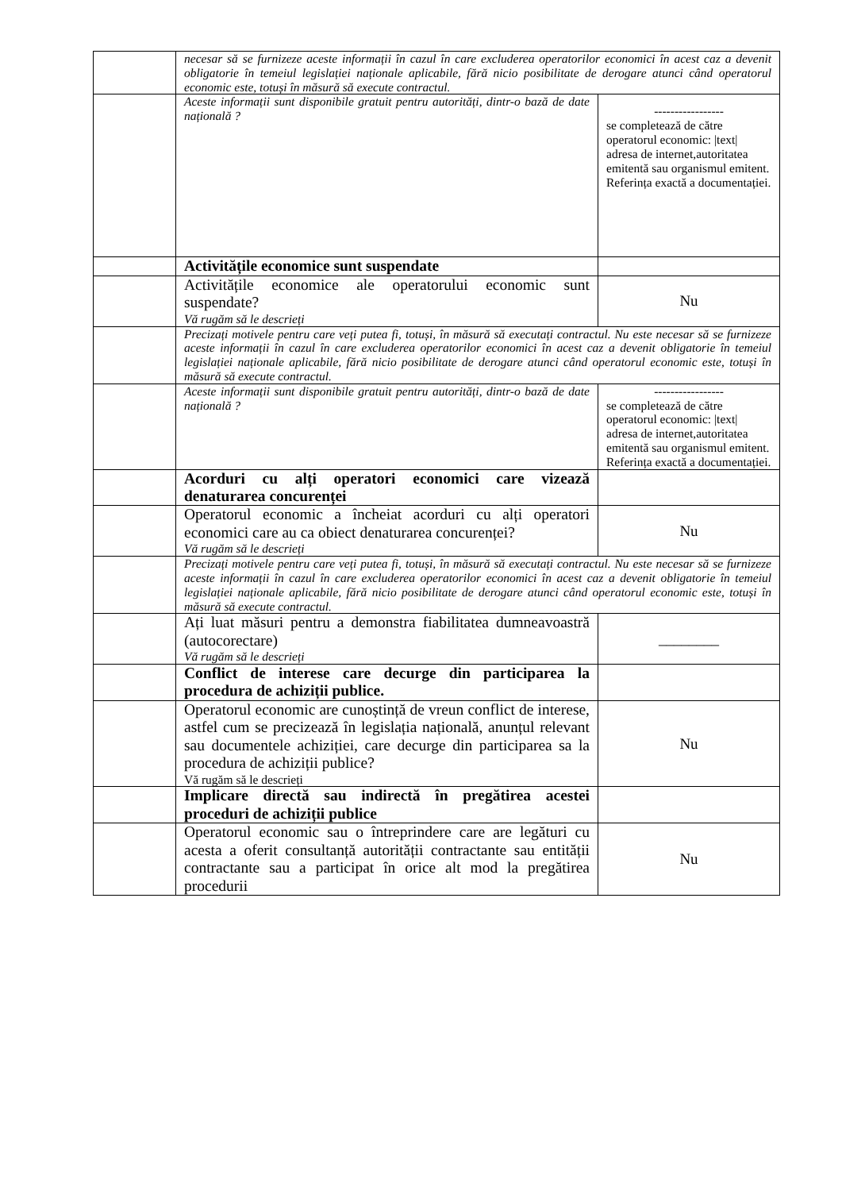| | necesar să se furnizeze aceste informații în cazul în care excluderea operatorilor economici în acest caz a devenit obligatorie în temeiul legislației naționale aplicabile, fără nicio posibilitate de derogare atunci când operatorul economic este, totuși în măsură să execute contractul. | |
| | Aceste informații sunt disponibile gratuit pentru autorități, dintr-o bază de date națională ? | ----------------- se completează de către operatorul economic: /text/ adresa de internet,autoritatea emitentă sau organismul emitent. Referința exactă a documentației. |
| | Activitățile economice sunt suspendate | |
| | Activitățile economice ale operatorului economic sunt suspendate? Vă rugăm să le descrieți | Nu |
| | Precizați motivele pentru care veți putea fi, totuși, în măsură să executați contractul. Nu este necesar să se furnizeze aceste informații în cazul în care excluderea operatorilor economici în acest caz a devenit obligatorie în temeiul legislației naționale aplicabile, fără nicio posibilitate de derogare atunci când operatorul economic este, totuși în măsură să execute contractul. | |
| | Aceste informații sunt disponibile gratuit pentru autorități, dintr-o bază de date națională ? | ----------------- se completează de către operatorul economic: /text/ adresa de internet,autoritatea emitentă sau organismul emitent. Referința exactă a documentației. |
| | Acorduri cu alți operatori economici care vizează denaturarea concurenței | |
| | Operatorul economic a încheiat acorduri cu alți operatori economici care au ca obiect denaturarea concurenței? Vă rugăm să le descrieți | Nu |
| | Precizați motivele pentru care veți putea fi, totuși, în măsură să executați contractul. Nu este necesar să se furnizeze aceste informații în cazul în care excluderea operatorilor economici în acest caz a devenit obligatorie în temeiul legislației naționale aplicabile, fără nicio posibilitate de derogare atunci când operatorul economic este, totuși în măsură să execute contractul. | |
| | Ați luat măsuri pentru a demonstra fiabilitatea dumneavoastră (autocorectare) Vă rugăm să le descrieți | ________ |
| | Conflict de interese care decurge din participarea la procedura de achiziții publice. | |
| | Operatorul economic are cunoștință de vreun conflict de interese, astfel cum se precizează în legislația națională, anunțul relevant sau documentele achiziției, care decurge din participarea sa la procedura de achiziții publice? Vă rugăm să le descrieți | Nu |
| | Implicare directă sau indirectă în pregătirea acestei proceduri de achiziții publice | |
| | Operatorul economic sau o întreprindere care are legături cu acesta a oferit consultanță autorității contractante sau entității contractante sau a participat în orice alt mod la pregătirea procedurii | Nu |